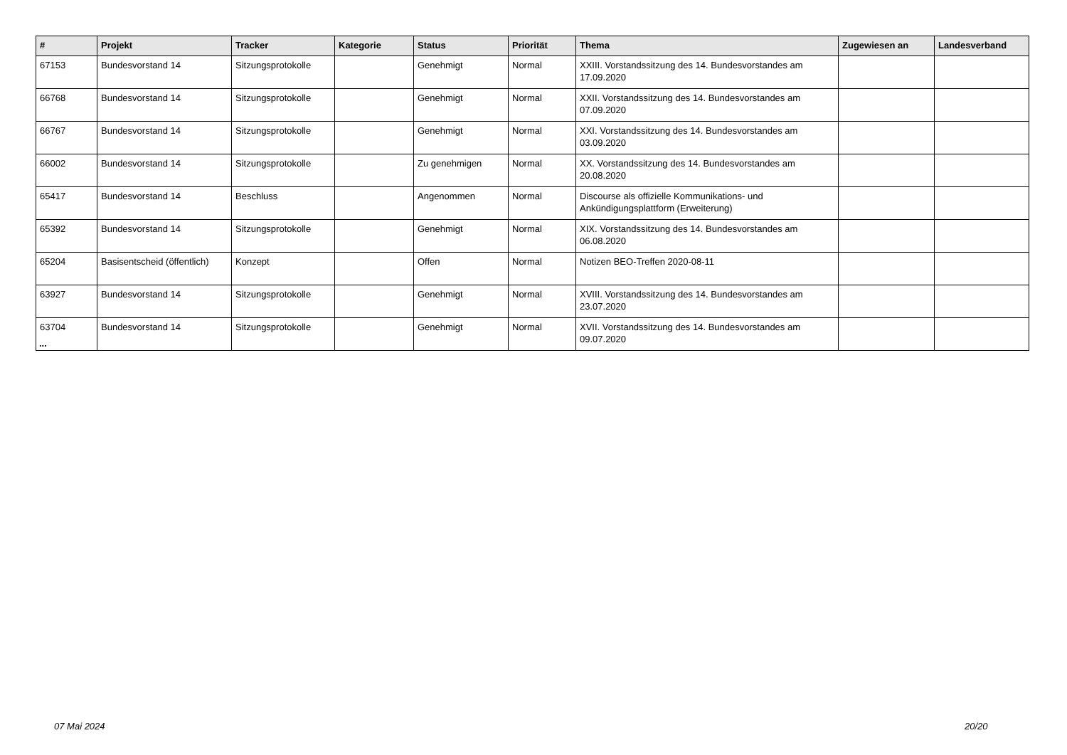| # | Projekt | Tracker | Kategorie | Status | Priorität | Thema | Zugewiesen an | Landesverband |
| --- | --- | --- | --- | --- | --- | --- | --- | --- |
| 67153 | Bundesvorstand 14 | Sitzungsprotokolle | | Genehmigt | Normal | XXIII. Vorstandssitzung des 14. Bundesvorstandes am 17.09.2020 | | |
| 66768 | Bundesvorstand 14 | Sitzungsprotokolle | | Genehmigt | Normal | XXII. Vorstandssitzung des 14. Bundesvorstandes am 07.09.2020 | | |
| 66767 | Bundesvorstand 14 | Sitzungsprotokolle | | Genehmigt | Normal | XXI. Vorstandssitzung des 14. Bundesvorstandes am 03.09.2020 | | |
| 66002 | Bundesvorstand 14 | Sitzungsprotokolle | | Zu genehmigen | Normal | XX. Vorstandssitzung des 14. Bundesvorstandes am 20.08.2020 | | |
| 65417 | Bundesvorstand 14 | Beschluss | | Angenommen | Normal | Discourse als offizielle Kommunikations- und Ankündigungsplattform (Erweiterung) | | |
| 65392 | Bundesvorstand 14 | Sitzungsprotokolle | | Genehmigt | Normal | XIX. Vorstandssitzung des 14. Bundesvorstandes am 06.08.2020 | | |
| 65204 | Basisentscheid (öffentlich) | Konzept | | Offen | Normal | Notizen BEO-Treffen 2020-08-11 | | |
| 63927 | Bundesvorstand 14 | Sitzungsprotokolle | | Genehmigt | Normal | XVIII. Vorstandssitzung des 14. Bundesvorstandes am 23.07.2020 | | |
| 63704 | Bundesvorstand 14 | Sitzungsprotokolle | | Genehmigt | Normal | XVII. Vorstandssitzung des 14. Bundesvorstandes am 09.07.2020 | | |
...
07 Mai 2024 20/20